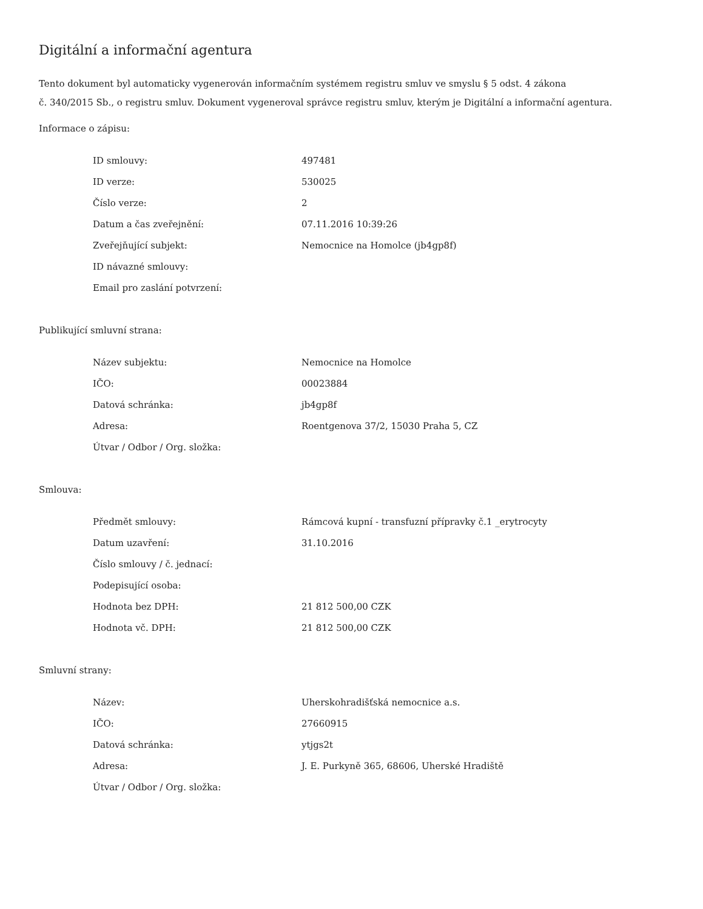Digitální a informační agentura
Tento dokument byl automaticky vygenerován informačním systémem registru smluv ve smyslu § 5 odst. 4 zákona
č. 340/2015 Sb., o registru smluv. Dokument vygeneroval správce registru smluv, kterým je Digitální a informační agentura.
Informace o zápisu:
| ID smlouvy: | 497481 |
| ID verze: | 530025 |
| Číslo verze: | 2 |
| Datum a čas zveřejnění: | 07.11.2016 10:39:26 |
| Zveřejňující subjekt: | Nemocnice na Homolce (jb4gp8f) |
| ID návazné smlouvy: | |
| Email pro zaslání potvrzení: | |
Publikující smluvní strana:
| Název subjektu: | Nemocnice na Homolce |
| IČO: | 00023884 |
| Datová schránka: | jb4gp8f |
| Adresa: | Roentgenova 37/2, 15030 Praha 5, CZ |
| Útvar / Odbor / Org. složka: | |
Smlouva:
| Předmět smlouvy: | Rámcová kupní - transfuzní přípravky č.1 _erytrocyty |
| Datum uzavření: | 31.10.2016 |
| Číslo smlouvy / č. jednací: | |
| Podepisující osoba: | |
| Hodnota bez DPH: | 21 812 500,00 CZK |
| Hodnota vč. DPH: | 21 812 500,00 CZK |
Smluvní strany:
| Název: | Uherskohradišťská nemocnice a.s. |
| IČO: | 27660915 |
| Datová schránka: | ytjgs2t |
| Adresa: | J. E. Purkyně 365, 68606, Uherské Hradiště |
| Útvar / Odbor / Org. složka: | |